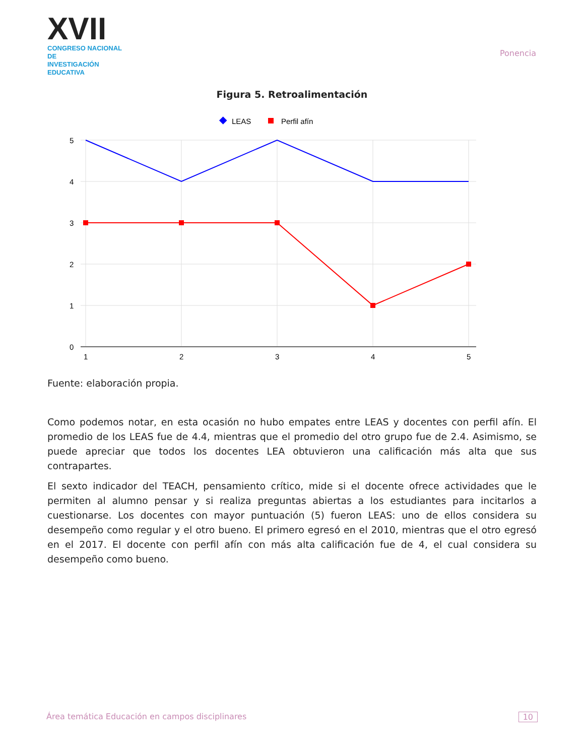XVII
CONGRESO NACIONAL DE
INVESTIGACIÓN EDUCATIVA
Ponencia
Figura 5. Retroalimentación
LEAS
Perfil afín
5
4
3
2
1
0
1
2
3
4
5
Fuente: elaboración propia.
Como podemos notar, en esta ocasión no hubo empates entre LEAS y docentes con perfil afín. El promedio de los LEAS fue de 4.4, mientras que el promedio del otro grupo fue de 2.4. Asimismo, se puede apreciar que todos los docentes LEA obtuvieron una calificación más alta que sus contrapartes.
El sexto indicador del TEACH, pensamiento crítico, mide si el docente ofrece actividades que le permiten al alumno pensar y si realiza preguntas abiertas a los estudiantes para incitarlos a cuestionarse. Los docentes con mayor puntuación (5) fueron LEAS: uno de ellos considera su desempeño como regular y el otro bueno. El primero egresó en el 2010, mientras que el otro egresó en el 2017. El docente con perfil afín con más alta calificación fue de 4, el cual considera su desempeño como bueno.
Área temática Educación en campos disciplinares 10